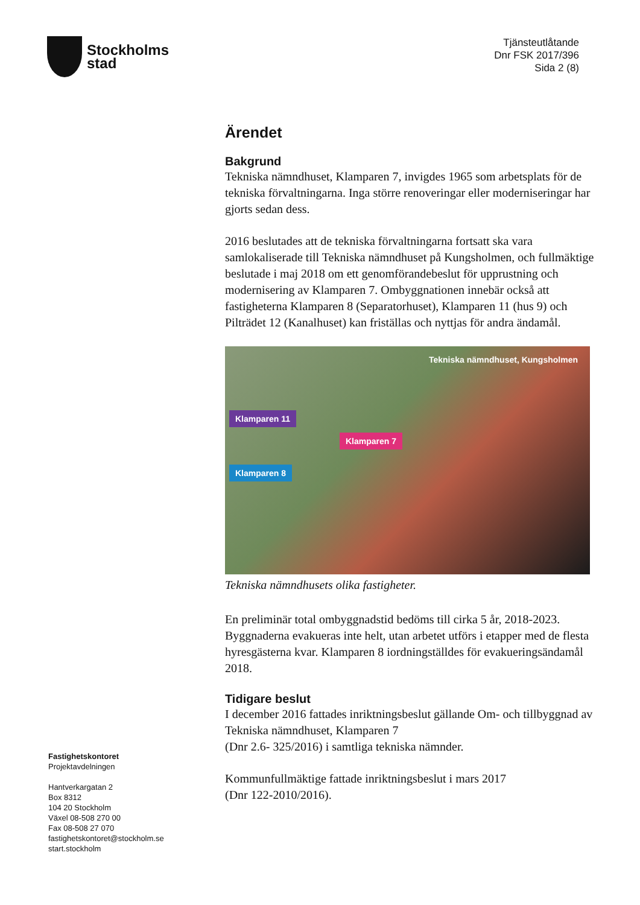Stockholms
stad
Tjänsteutlåtande
Dnr FSK 2017/396
Sida 2 (8)
Ärendet
Bakgrund
Tekniska nämndhuset, Klamparen 7, invigdes 1965 som arbetsplats för de tekniska förvaltningarna. Inga större renoveringar eller moderniseringar har gjorts sedan dess.
2016 beslutades att de tekniska förvaltningarna fortsatt ska vara samlokaliserade till Tekniska nämndhuset på Kungsholmen, och fullmäktige beslutade i maj 2018 om ett genomförandebeslut för upprustning och modernisering av Klamparen 7. Ombyggnationen innebär också att fastigheterna Klamparen 8 (Separatorhuset), Klamparen 11 (hus 9) och Pilträdet 12 (Kanalhuset) kan friställas och nyttjas för andra ändamål.
Tekniska nämndhuset, Kungsholmen
Klamparen 11
Klamparen 7
Klamparen 8
Tekniska nämndhusets olika fastigheter.
En preliminär total ombyggnadstid bedöms till cirka 5 år, 2018-2023. Byggnaderna evakueras inte helt, utan arbetet utförs i etapper med de flesta hyresgästerna kvar. Klamparen 8 iordningställdes för evakueringsändamål 2018.
Tidigare beslut
I december 2016 fattades inriktningsbeslut gällande Om- och tillbyggnad av Tekniska nämndhuset, Klamparen 7
(Dnr 2.6- 325/2016) i samtliga tekniska nämnder.
Kommunfullmäktige fattade inriktningsbeslut i mars 2017
(Dnr 122-2010/2016).
Fastighetskontoret
Projektavdelningen
Hantverkargatan 2
Box 8312
104 20 Stockholm
Växel 08-508 270 00
Fax 08-508 27 070
fastighetskontoret@stockholm.se
start.stockholm